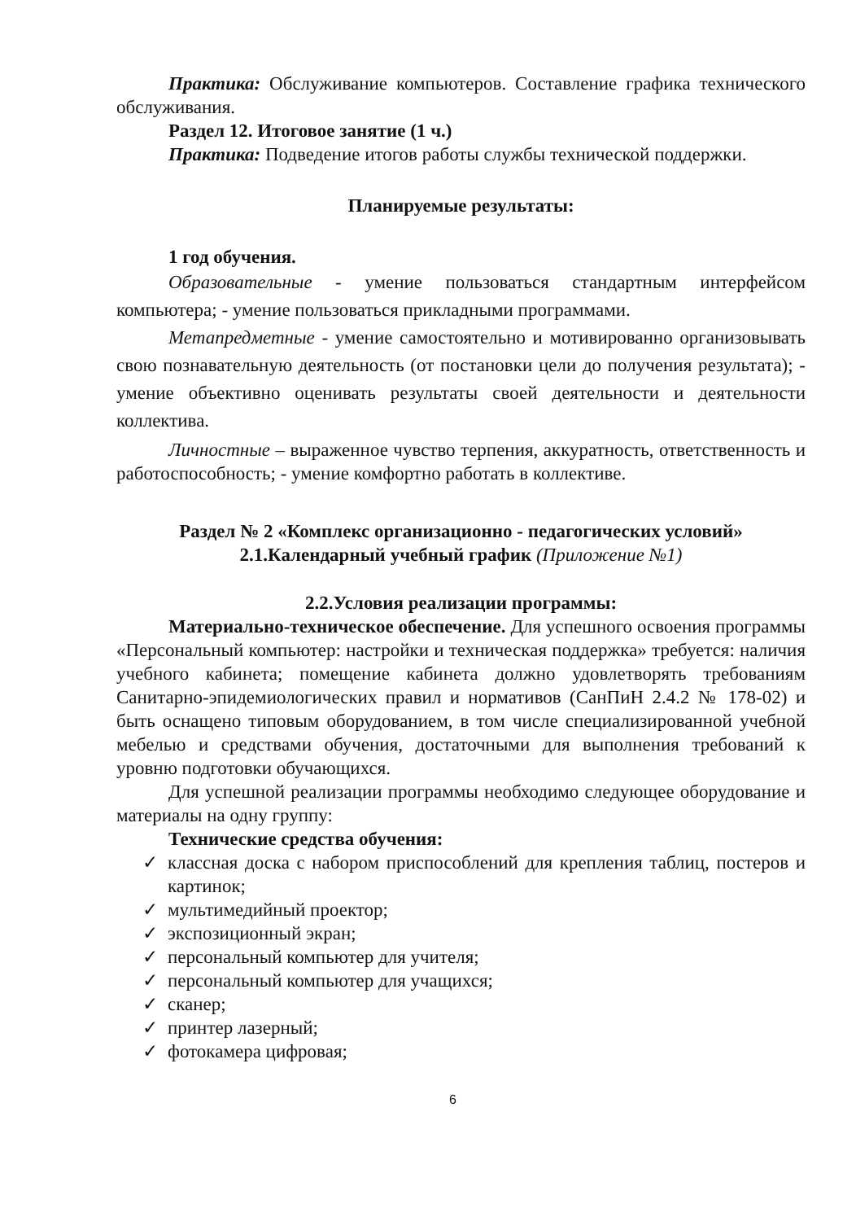Практика: Обслуживание компьютеров. Составление графика технического обслуживания.
Раздел 12. Итоговое занятие (1 ч.)
Практика: Подведение итогов работы службы технической поддержки.
Планируемые результаты:
1 год обучения.
Образовательные - умение пользоваться стандартным интерфейсом компьютера; - умение пользоваться прикладными программами.
Метапредметные - умение самостоятельно и мотивированно организовывать свою познавательную деятельность (от постановки цели до получения результата); - умение объективно оценивать результаты своей деятельности и деятельности коллектива.
Личностные – выраженное чувство терпения, аккуратность, ответственность и работоспособность; - умение комфортно работать в коллективе.
Раздел № 2 «Комплекс организационно - педагогических условий»
2.1.Календарный учебный график (Приложение №1)
2.2.Условия реализации программы:
Материально-техническое обеспечение. Для успешного освоения программы «Персональный компьютер: настройки и техническая поддержка» требуется: наличия учебного кабинета; помещение кабинета должно удовлетворять требованиям Санитарно-эпидемиологических правил и нормативов (СанПиН 2.4.2 № 178-02) и быть оснащено типовым оборудованием, в том числе специализированной учебной мебелью и средствами обучения, достаточными для выполнения требований к уровню подготовки обучающихся.
Для успешной реализации программы необходимо следующее оборудование и материалы на одну группу:
Технические средства обучения:
✓ классная доска с набором приспособлений для крепления таблиц, постеров и картинок;
✓ мультимедийный проектор;
✓ экспозиционный экран;
✓ персональный компьютер для учителя;
✓ персональный компьютер для учащихся;
✓ сканер;
✓ принтер лазерный;
✓ фотокамера цифровая;
6